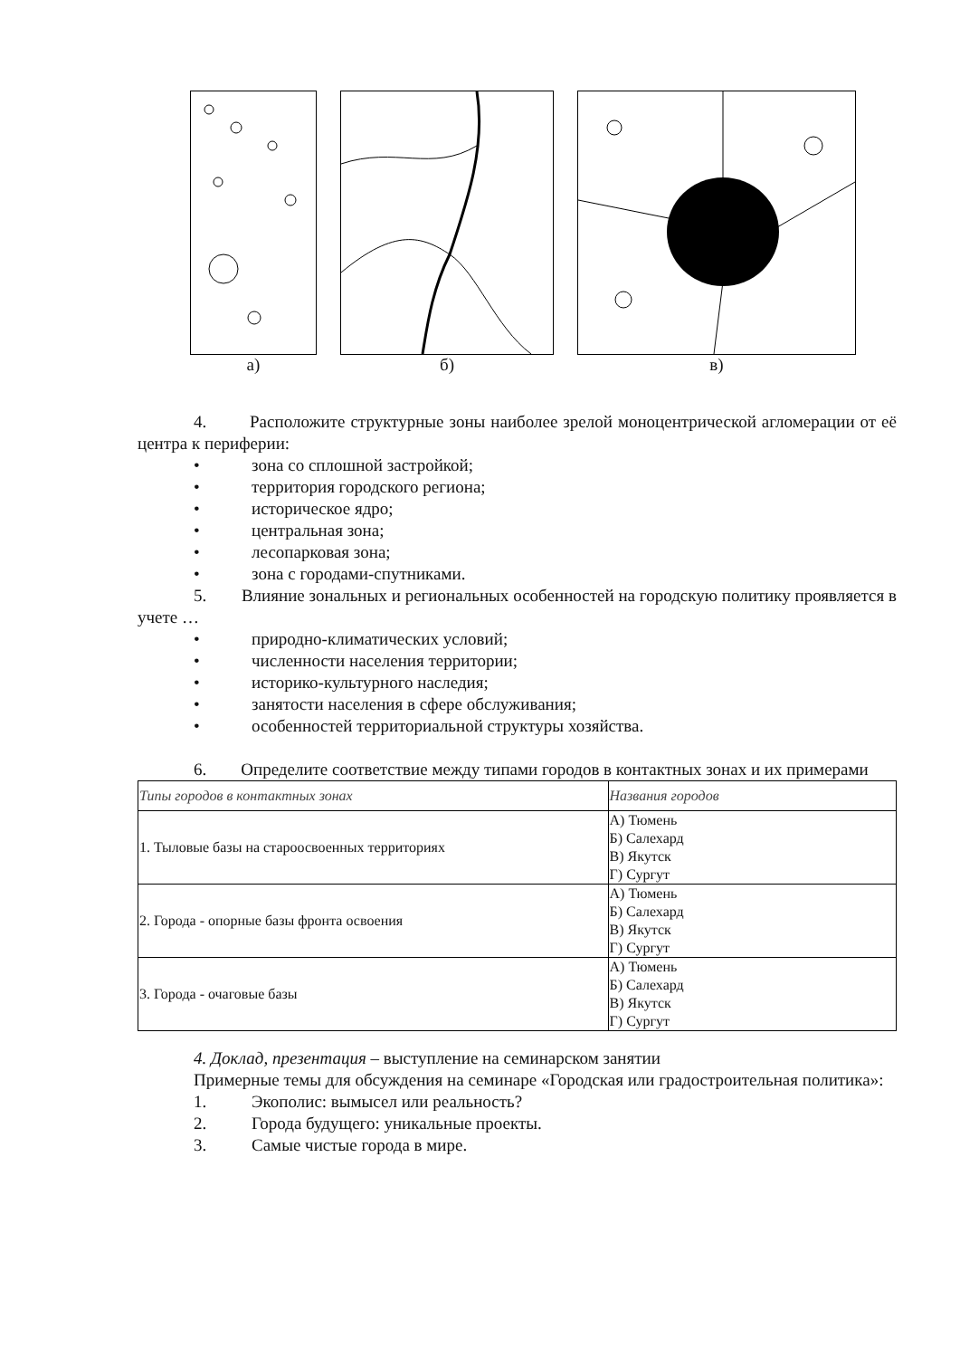а) б) в)
4. Расположите структурные зоны наиболее зрелой моноцентрической агломерации от её центра к периферии:
• зона со сплошной застройкой;
• территория городского региона;
• историческое ядро;
• центральная зона;
• лесопарковая зона;
• зона с городами-спутниками.
5. Влияние зональных и региональных особенностей на городскую политику проявляется в учете …
• природно-климатических условий;
• численности населения территории;
• историко-культурного наследия;
• занятости населения в сфере обслуживания;
• особенностей территориальной структуры хозяйства.
6. Определите соответствие между типами городов в контактных зонах и их примерами
| Типы городов в контактных зонах | Названия городов |
| 1. Тыловые базы на староосвоенных территориях | А) Тюмень Б) Салехард В) Якутск Г) Сургут |
| 2. Города - опорные базы фронта освоения | А) Тюмень Б) Салехард В) Якутск Г) Сургут |
| 3. Города - очаговые базы | А) Тюмень Б) Салехард В) Якутск Г) Сургут |
4. Доклад, презентация – выступление на семинарском занятии
Примерные темы для обсуждения на семинаре «Городская или градостроительная политика»:
1. Экополис: вымысел или реальность?
2. Города будущего: уникальные проекты.
3. Самые чистые города в мире.